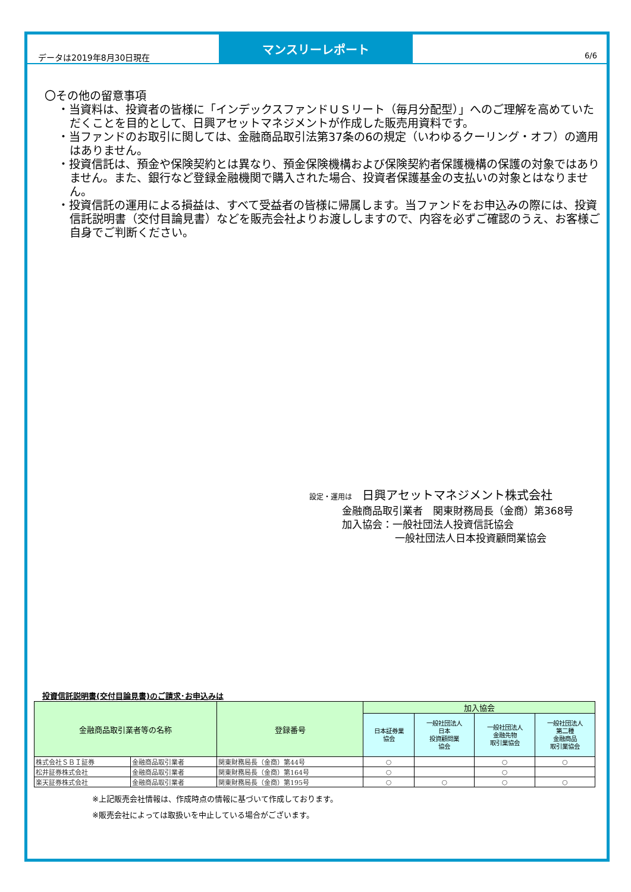データは2019年8月30日現在
マンスリーレポート
6/6
〇その他の留意事項
・当資料は、投資者の皆様に「インデックスファンドＵＳリート（毎月分配型）」へのご理解を高めていただくことを目的として、日興アセットマネジメントが作成した販売用資料です。
・当ファンドのお取引に関しては、金融商品取引法第37条の6の規定（いわゆるクーリング・オフ）の適用はありません。
・投資信託は、預金や保険契約とは異なり、預金保険機構および保険契約者保護機構の保護の対象ではありません。また、銀行など登録金融機関で購入された場合、投資者保護基金の支払いの対象とはなりません。
・投資信託の運用による損益は、すべて受益者の皆様に帰属します。当ファンドをお申込みの際には、投資信託説明書（交付目論見書）などを販売会社よりお渡ししますので、内容を必ずご確認のうえ、お客様ご自身でご判断ください。
設定・運用は　日興アセットマネジメント株式会社
金融商品取引業者　関東財務局長（金商）第368号
加入協会：一般社団法人投資信託協会
一般社団法人日本投資顧問業協会
投資信託説明書(交付目論見書)のご請求･お申込みは
| 金融商品取引業者等の名称 | | 登録番号 | 加入協会 | | | |
| --- | --- | --- | --- | --- | --- | --- |
| | | | 日本証券業 協会 | 一般社団法人 日本 投資顧問業 協会 | 一般社団法人 金融先物 取引業協会 | 一般社団法人 第二種 金融商品 取引業協会 |
| 株式会社ＳＢＩ証券 | 金融商品取引業者 | 関東財務局長（金商）第44号 | ○ | | ○ | ○ |
| 松井証券株式会社 | 金融商品取引業者 | 関東財務局長（金商）第164号 | ○ | | ○ | |
| 楽天証券株式会社 | 金融商品取引業者 | 関東財務局長（金商）第195号 | ○ | ○ | ○ | ○ |
※上記販売会社情報は、作成時点の情報に基づいて作成しております。
※販売会社によっては取扱いを中止している場合がございます。